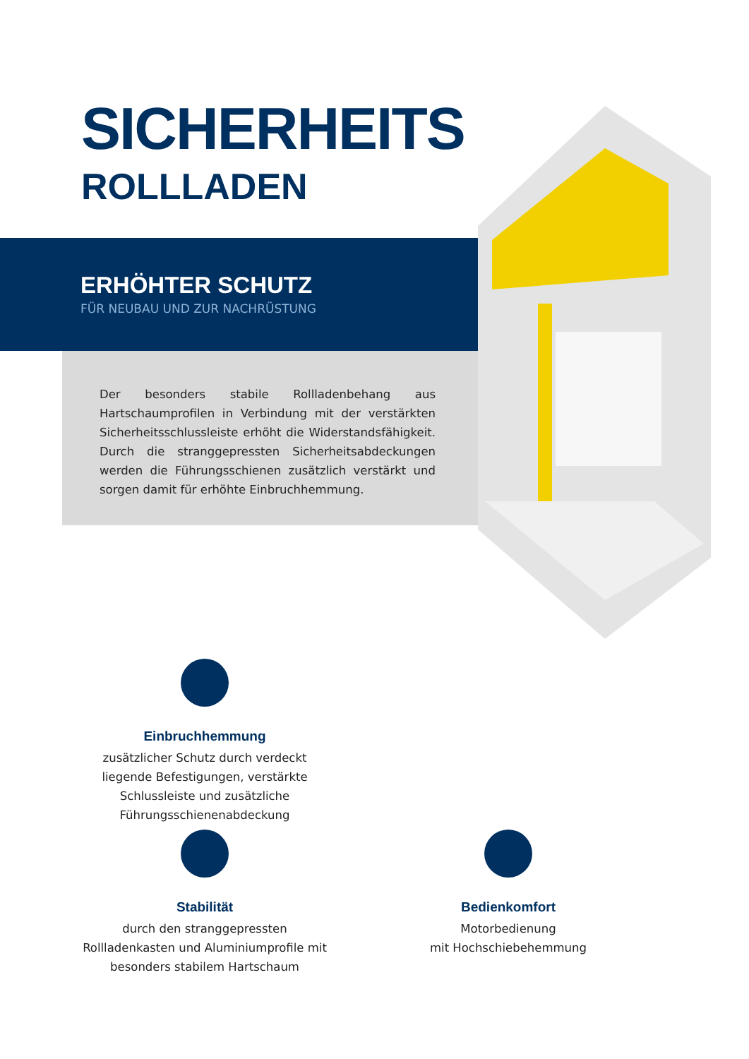SICHERHEITS
ROLLLADEN
ERHÖHTER SCHUTZ
FÜR NEUBAU UND ZUR NACHRÜSTUNG
Der besonders stabile Rollladenbehang aus Hartschaumprofilen in Verbindung mit der verstärkten Sicherheitsschlussleiste erhöht die Widerstandsfähigkeit. Durch die stranggepressten Sicherheitsabdeckungen werden die Führungsschienen zusätzlich verstärkt und sorgen damit für erhöhte Einbruchhemmung.
Einbruchhemmung
zusätzlicher Schutz durch verdeckt liegende Befestigungen, verstärkte Schlussleiste und zusätzliche Führungsschienenabdeckung
Stabilität
durch den stranggepressten Rollladenkasten und Aluminiumprofile mit besonders stabilem Hartschaum
Bedienkomfort
Motorbedienung
mit Hochschiebehemmung